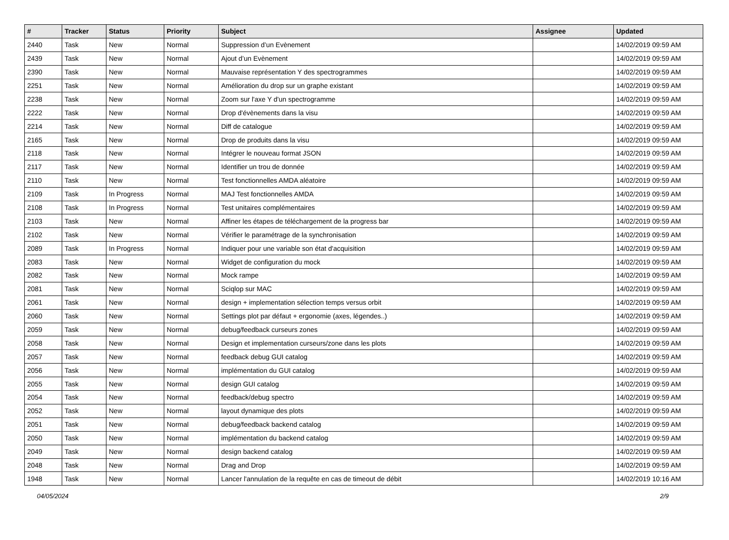| # | Tracker | Status | Priority | Subject | Assignee | Updated |
| --- | --- | --- | --- | --- | --- | --- |
| 2440 | Task | New | Normal | Suppression d’un Evènement | | 14/02/2019 09:59 AM |
| 2439 | Task | New | Normal | Ajout d’un Evènement | | 14/02/2019 09:59 AM |
| 2390 | Task | New | Normal | Mauvaise représentation Y des spectrogrammes | | 14/02/2019 09:59 AM |
| 2251 | Task | New | Normal | Amélioration du drop sur un graphe existant | | 14/02/2019 09:59 AM |
| 2238 | Task | New | Normal | Zoom sur l'axe Y d'un spectrogramme | | 14/02/2019 09:59 AM |
| 2222 | Task | New | Normal | Drop d'évènements dans la visu | | 14/02/2019 09:59 AM |
| 2214 | Task | New | Normal | Diff de catalogue | | 14/02/2019 09:59 AM |
| 2165 | Task | New | Normal | Drop de produits dans la visu | | 14/02/2019 09:59 AM |
| 2118 | Task | New | Normal | Intégrer le nouveau format JSON | | 14/02/2019 09:59 AM |
| 2117 | Task | New | Normal | Identifier un trou de donnée | | 14/02/2019 09:59 AM |
| 2110 | Task | New | Normal | Test fonctionnelles AMDA aléatoire | | 14/02/2019 09:59 AM |
| 2109 | Task | In Progress | Normal | MAJ Test fonctionnelles AMDA | | 14/02/2019 09:59 AM |
| 2108 | Task | In Progress | Normal | Test unitaires complémentaires | | 14/02/2019 09:59 AM |
| 2103 | Task | New | Normal | Affiner les étapes de téléchargement de la progress bar | | 14/02/2019 09:59 AM |
| 2102 | Task | New | Normal | Vérifier le paramétrage de la synchronisation | | 14/02/2019 09:59 AM |
| 2089 | Task | In Progress | Normal | Indiquer pour une variable son état d'acquisition | | 14/02/2019 09:59 AM |
| 2083 | Task | New | Normal | Widget de configuration du mock | | 14/02/2019 09:59 AM |
| 2082 | Task | New | Normal | Mock rampe | | 14/02/2019 09:59 AM |
| 2081 | Task | New | Normal | Sciqlop sur MAC | | 14/02/2019 09:59 AM |
| 2061 | Task | New | Normal | design + implementation sélection temps versus orbit | | 14/02/2019 09:59 AM |
| 2060 | Task | New | Normal | Settings plot par défaut + ergonomie (axes, légendes..) | | 14/02/2019 09:59 AM |
| 2059 | Task | New | Normal | debug/feedback curseurs zones | | 14/02/2019 09:59 AM |
| 2058 | Task | New | Normal | Design et implementation curseurs/zone dans les plots | | 14/02/2019 09:59 AM |
| 2057 | Task | New | Normal | feedback debug GUI catalog | | 14/02/2019 09:59 AM |
| 2056 | Task | New | Normal | implémentation du GUI catalog | | 14/02/2019 09:59 AM |
| 2055 | Task | New | Normal | design GUI catalog | | 14/02/2019 09:59 AM |
| 2054 | Task | New | Normal | feedback/debug spectro | | 14/02/2019 09:59 AM |
| 2052 | Task | New | Normal | layout dynamique des plots | | 14/02/2019 09:59 AM |
| 2051 | Task | New | Normal | debug/feedback backend catalog | | 14/02/2019 09:59 AM |
| 2050 | Task | New | Normal | implémentation du backend catalog | | 14/02/2019 09:59 AM |
| 2049 | Task | New | Normal | design backend catalog | | 14/02/2019 09:59 AM |
| 2048 | Task | New | Normal | Drag and Drop | | 14/02/2019 09:59 AM |
| 1948 | Task | New | Normal | Lancer l'annulation de la requête en cas de timeout de débit | | 14/02/2019 10:16 AM |
04/05/2024 2/9